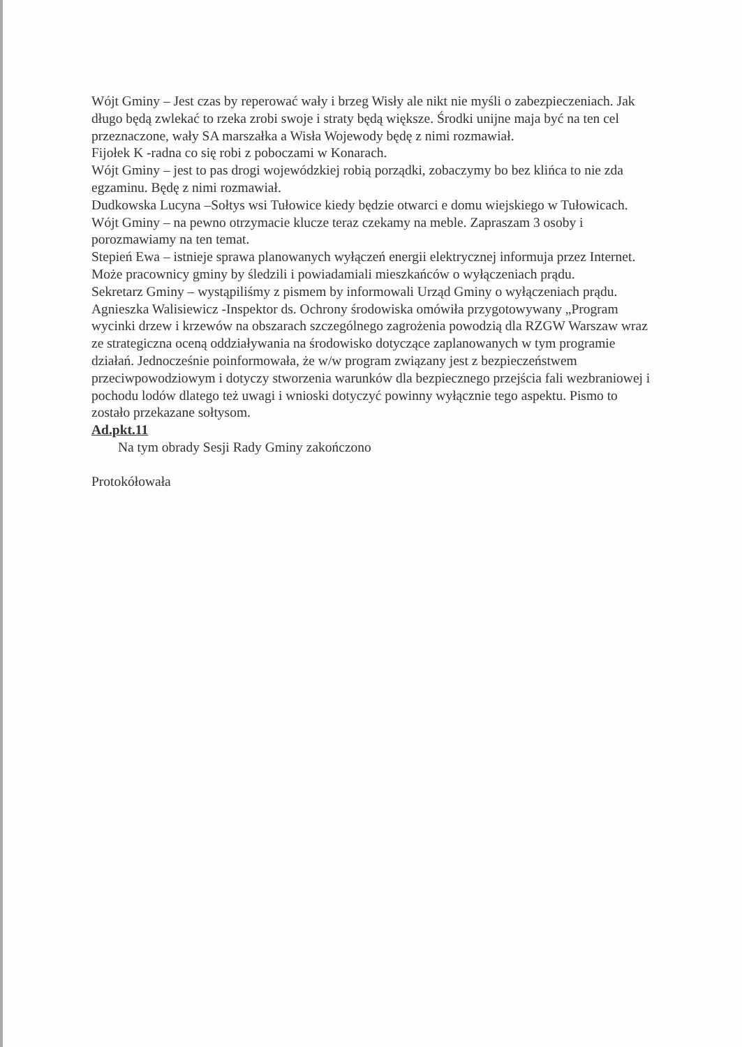Wójt Gminy – Jest czas by reperować wały i brzeg Wisły ale nikt nie myśli o zabezpieczeniach. Jak długo będą zwlekać to rzeka zrobi swoje i straty będą większe. Środki unijne maja być na ten cel przeznaczone, wały SA marszałka a Wisła Wojewody będę z nimi rozmawiał.
Fijołek K -radna co się robi z poboczami w Konarach.
Wójt Gminy – jest to pas drogi wojewódzkiej robią porządki, zobaczymy bo bez klińca to nie zda egzaminu. Będę z nimi rozmawiał.
Dudkowska Lucyna –Sołtys wsi Tułowice kiedy będzie otwarci e domu wiejskiego w Tułowicach.
Wójt Gminy – na pewno otrzymacie klucze teraz czekamy na meble. Zapraszam 3 osoby i porozmawiamy na ten temat.
Stepień Ewa – istnieje sprawa planowanych wyłączeń energii elektrycznej informuja przez Internet. Może pracownicy gminy by śledzili i powiadamiali mieszkańców o wyłączeniach prądu.
Sekretarz Gminy – wystąpiliśmy z pismem by informowali Urząd Gminy o wyłączeniach prądu.
Agnieszka Walisiewicz -Inspektor ds. Ochrony środowiska omówiła przygotowywany „Program wycinki drzew i krzewów na obszarach szczególnego zagrożenia powodzią dla RZGW Warszaw wraz ze strategiczna oceną oddziaływania na środowisko dotyczące zaplanowanych w tym programie działań. Jednocześnie poinformowała, że w/w program związany jest z bezpieczeństwem przeciwpowodziowym i dotyczy stworzenia warunków dla bezpiecznego przejścia fali wezbraniowej i pochodu lodów dlatego też uwagi i wnioski dotyczyć powinny wyłącznie tego aspektu. Pismo to zostało przekazane sołtysom.
Ad.pkt.11
Na tym obrady Sesji Rady Gminy zakończono
Protokółowała